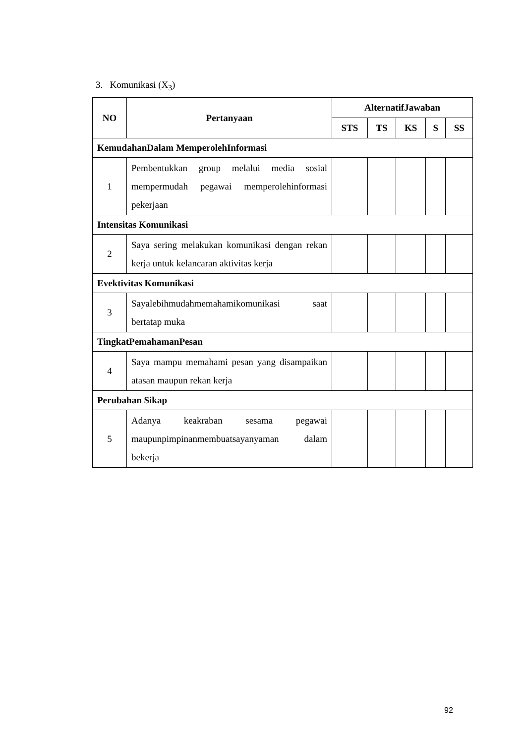3. Komunikasi (X<sub>3</sub>)
| NO | Pertanyaan | AlternatifJawaban | | | | |
| --- | --- | --- | --- | --- | --- | --- |
| | | STS | TS | KS | S | SS |
| KemudahanDalam MemperolehInformasi | | | | | | |
| 1 | Pembentukkan group melalui media sosial mempermudah pegawai memperolehinformasi pekerjaan | | | | | |
| Intensitas Komunikasi | | | | | | |
| 2 | Saya sering melakukan komunikasi dengan rekan kerja untuk kelancaran aktivitas kerja | | | | | |
| Evektivitas Komunikasi | | | | | | |
| 3 | Sayalebihmudahmemahamikomunikasi saat bertatap muka | | | | | |
| TingkatPemahamanPesan | | | | | | |
| 4 | Saya mampu memahami pesan yang disampaikan atasan maupun rekan kerja | | | | | |
| Perubahan Sikap | | | | | | |
| 5 | Adanya keakraban sesama pegawai maupunpimpinanmembuatsayanyaman dalam bekerja | | | | | |
92